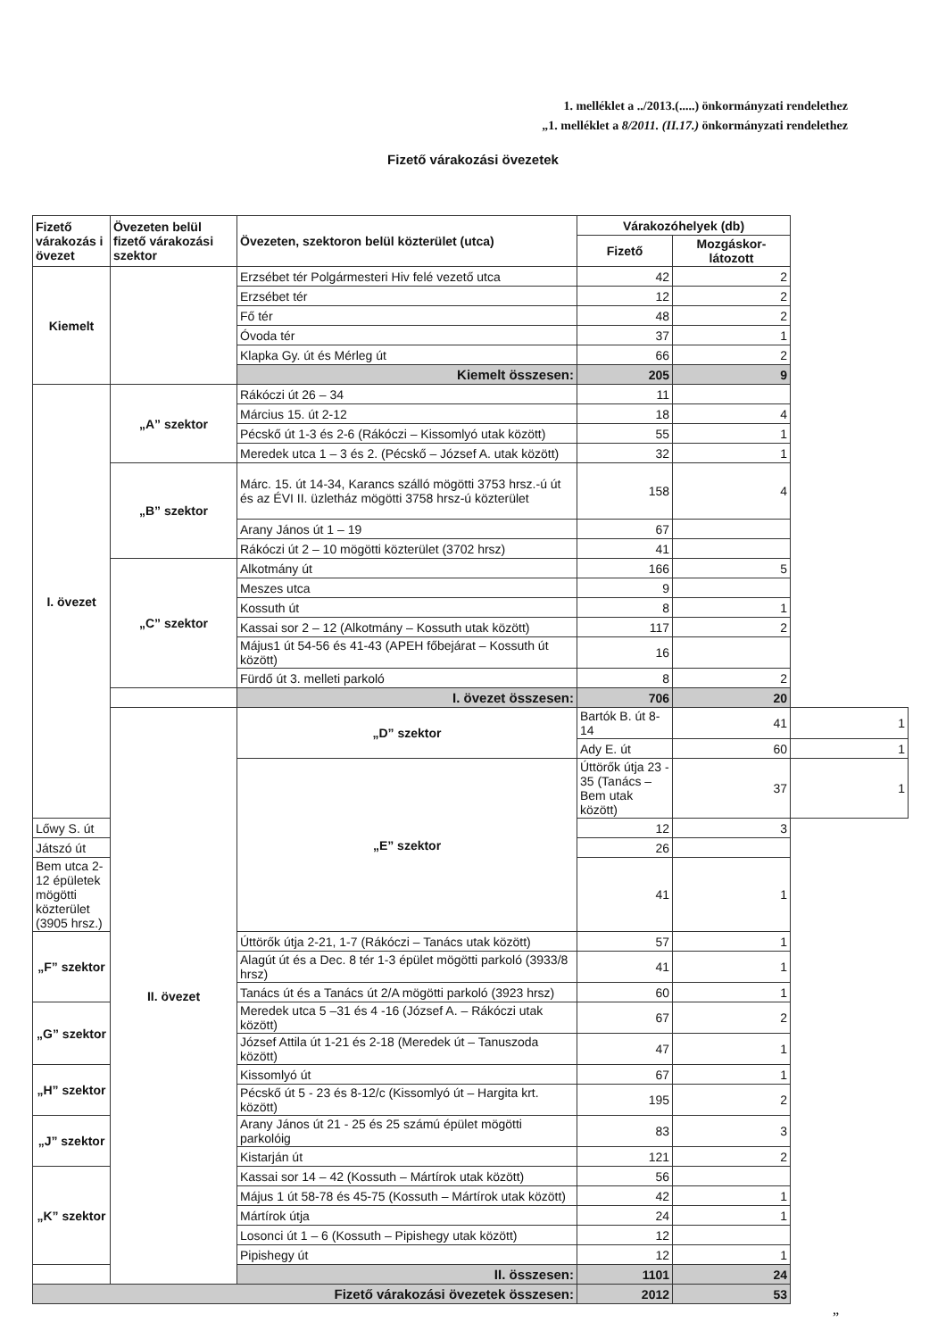1. melléklet a ../2013.(.....) önkormányzati rendelethez
„1. melléklet a 8/2011. (II.17.) önkormányzati rendelethez
Fizető várakozási övezetek
| Fizető várakozás i övezet | Övezeten belül fizető várakozási szektor | Övezeten, szektoron belül közterület (utca) | Várakozóhelyek (db) | | |
| --- | --- | --- | --- | --- | --- |
| | | | Fizető | Mozgáskor-látozott | |
| Kiemelt | | Erzsébet tér Polgármesteri Hiv felé vezető utca | 42 | 2 | |
| | | Erzsébet tér | 12 | 2 | |
| | | Fő tér | 48 | 2 | |
| | | Óvoda tér | 37 | 1 | |
| | | Klapka Gy. út és Mérleg út | 66 | 2 | |
| | | Kiemelt összesen: | 205 | 9 | |
| I. övezet | „A” szektor | Rákóczi út 26 – 34 | 11 | | |
| | | Március 15. út 2-12 | 18 | 4 | |
| | | Pécskő út 1-3 és 2-6 (Rákóczi – Kissomlyó utak között) | 55 | 1 | |
| | | Meredek utca 1 – 3 és 2. (Pécskő – József A. utak között) | 32 | 1 | |
| | „B” szektor | Márc. 15. út 14-34, Karancs szálló mögötti 3753 hrsz.-ú út és az ÉVI II. üzletház mögötti 3758 hrsz-ú közterület | 158 | 4 | |
| | | Arany János út 1 – 19 | 67 | | |
| | | Rákóczi út 2 – 10 mögötti közterület (3702 hrsz) | 41 | | |
| | „C” szektor | Alkotmány út | 166 | 5 | |
| | | Meszes utca | 9 | | |
| | | Kossuth út | 8 | 1 | |
| | | Kassai sor 2 – 12 (Alkotmány – Kossuth utak között) | 117 | 2 | |
| | | Május1 út 54-56 és 41-43 (APEH főbejárat – Kossuth út között) | 16 | | |
| | | Fürdő út 3. melleti parkoló | 8 | 2 | |
| | | I. övezet összesen: | 706 | 20 | |
| | II. övezet | „D” szektor | Bartók B. út 8-14 | 41 | 1 |
| | | | Ady E. út | 60 | 1 |
| | | „E” szektor | Úttörők útja 23 - 35 (Tanács – Bem utak között) | 37 | 1 |
| Lőwy S. út | | | 12 | 3 | |
| Játszó út | | | 26 | | |
| Bem utca 2-12 épületek mögötti közterület (3905 hrsz.) | | | 41 | 1 | |
| „F” szektor | | Úttörők útja 2-21, 1-7 (Rákóczi – Tanács utak között) | 57 | 1 | |
| | | Alagút út és a Dec. 8 tér 1-3 épület mögötti parkoló (3933/8 hrsz) | 41 | 1 | |
| | | Tanács út és a Tanács út 2/A mögötti parkoló (3923 hrsz) | 60 | 1 | |
| „G” szektor | | Meredek utca 5 –31 és 4 -16 (József A. – Rákóczi utak között) | 67 | 2 | |
| | | József Attila út 1-21 és 2-18 (Meredek út – Tanuszoda között) | 47 | 1 | |
| „H” szektor | | Kissomlyó út | 67 | 1 | |
| | | Pécskő út 5 - 23 és 8-12/c (Kissomlyó út – Hargita krt. között) | 195 | 2 | |
| „J” szektor | | Arany János út 21 - 25 és 25 számú épület mögötti parkolóig | 83 | 3 | |
| | | Kistarján út | 121 | 2 | |
| „K” szektor | | Kassai sor 14 – 42 (Kossuth – Mártírok utak között) | 56 | | |
| | | Május 1 út 58-78 és 45-75 (Kossuth – Mártírok utak között) | 42 | 1 | |
| | | Mártírok útja | 24 | 1 | |
| | | Losonci út 1 – 6 (Kossuth – Pipishegy utak között) | 12 | | |
| | | Pipishegy út | 12 | 1 | |
| | | II. összesen: | 1101 | 24 | |
| Fizető várakozási övezetek összesen: | | | 2012 | 53 | |
”